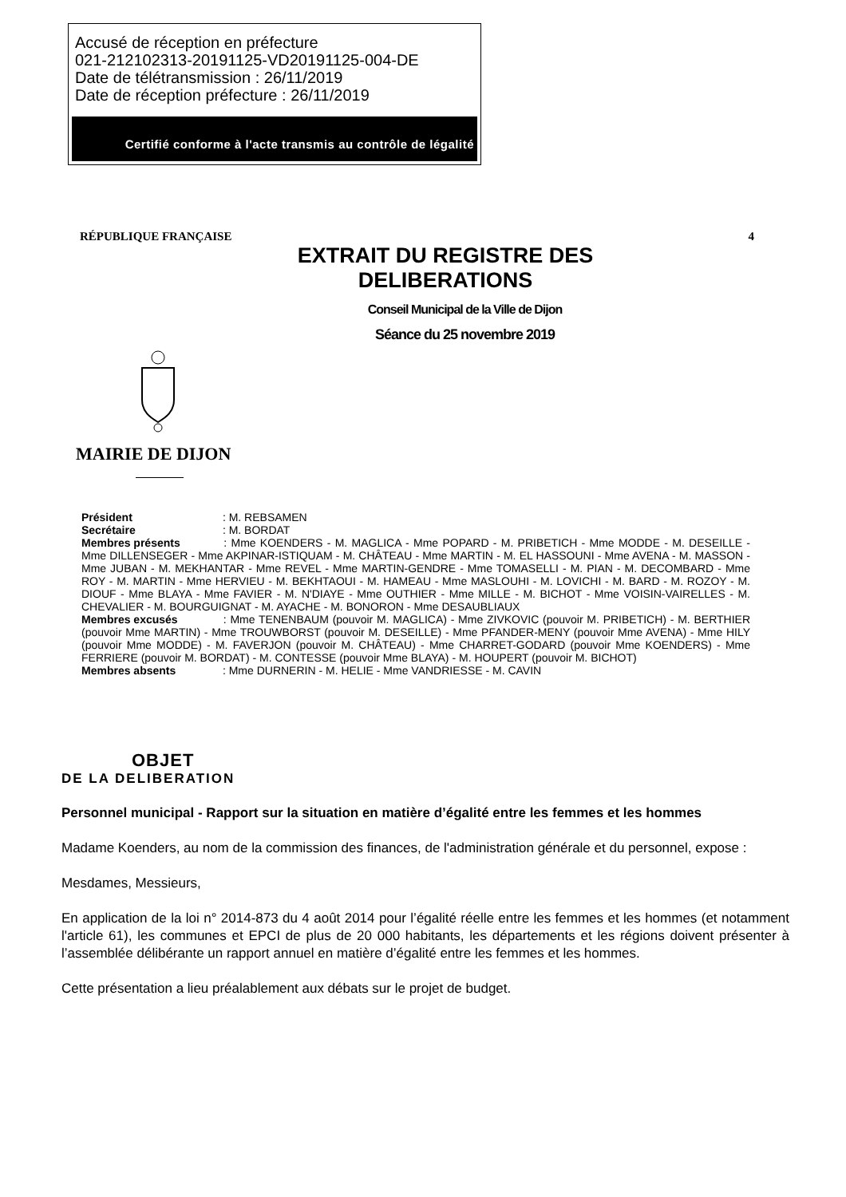Accusé de réception en préfecture
021-212102313-20191125-VD20191125-004-DE
Date de télétransmission : 26/11/2019
Date de réception préfecture : 26/11/2019
Certifié conforme à l'acte transmis au contrôle de légalité
RÉPUBLIQUE FRANÇAISE 4
EXTRAIT DU REGISTRE DES DELIBERATIONS
Conseil Municipal de la Ville de Dijon
Séance du 25 novembre 2019
MAIRIE DE DIJON
Président : M. REBSAMEN
Secrétaire : M. BORDAT
Membres présents : Mme KOENDERS - M. MAGLICA - Mme POPARD - M. PRIBETICH - Mme MODDE - M. DESEILLE - Mme DILLENSEGER - Mme AKPINAR-ISTIQUAM - M. CHÂTEAU - Mme MARTIN - M. EL HASSOUNI - Mme AVENA - M. MASSON - Mme JUBAN - M. MEKHANTAR - Mme REVEL - Mme MARTIN-GENDRE - Mme TOMASELLI - M. PIAN - M. DECOMBARD - Mme ROY - M. MARTIN - Mme HERVIEU - M. BEKHTAOUI - M. HAMEAU - Mme MASLOUHI - M. LOVICHI - M. BARD - M. ROZOY - M. DIOUF - Mme BLAYA - Mme FAVIER - M. N'DIAYE - Mme OUTHIER - Mme MILLE - M. BICHOT - Mme VOISIN-VAIRELLES - M. CHEVALIER - M. BOURGUIGNAT - M. AYACHE - M. BONORON - Mme DESAUBLIAUX
Membres excusés : Mme TENENBAUM (pouvoir M. MAGLICA) - Mme ZIVKOVIC (pouvoir M. PRIBETICH) - M. BERTHIER (pouvoir Mme MARTIN) - Mme TROUWBORST (pouvoir M. DESEILLE) - Mme PFANDER-MENY (pouvoir Mme AVENA) - Mme HILY (pouvoir Mme MODDE) - M. FAVERJON (pouvoir M. CHÂTEAU) - Mme CHARRET-GODARD (pouvoir Mme KOENDERS) - Mme FERRIERE (pouvoir M. BORDAT) - M. CONTESSE (pouvoir Mme BLAYA) - M. HOUPERT (pouvoir M. BICHOT)
Membres absents : Mme DURNERIN - M. HELIE - Mme VANDRIESSE - M. CAVIN
OBJET
DE LA DELIBERATION
Personnel municipal - Rapport sur la situation en matière d’égalité entre les femmes et les hommes
Madame Koenders, au nom de la commission des finances, de l'administration générale et du personnel, expose :
Mesdames, Messieurs,
En application de la loi n° 2014-873 du 4 août 2014 pour l’égalité réelle entre les femmes et les hommes (et notamment l'article 61), les communes et EPCI de plus de 20 000 habitants, les départements et les régions doivent présenter à l’assemblée délibérante un rapport annuel en matière d’égalité entre les femmes et les hommes.
Cette présentation a lieu préalablement aux débats sur le projet de budget.